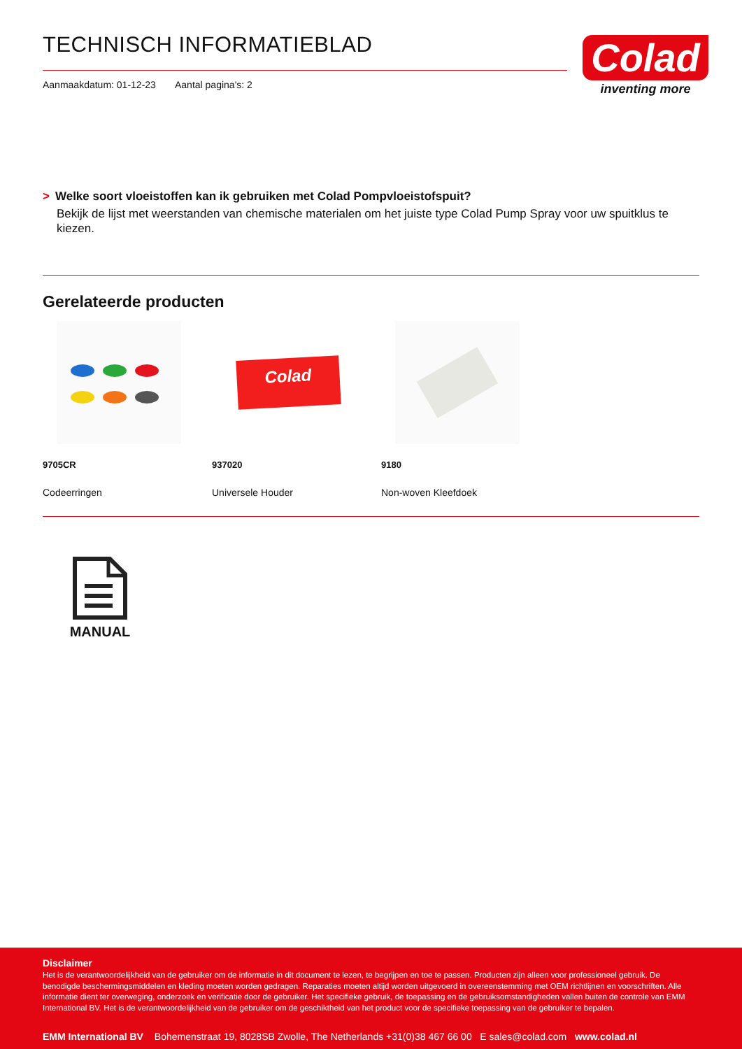TECHNISCH INFORMATIEBLAD
Aanmaakdatum: 01-12-23 Aantal pagina's: 2
Colad
inventing more
> Welke soort vloeistoffen kan ik gebruiken met Colad Pompvloeistofspuit?
Bekijk de lijst met weerstanden van chemische materialen om het juiste type Colad Pump Spray voor uw spuitklus te kiezen.
Gerelateerde producten
9705CR
Codeerringen
Colad
937020
Universele Houder
9180
Non-woven Kleefdoek
MANUAL
Disclaimer
Het is de verantwoordelijkheid van de gebruiker om de informatie in dit document te lezen, te begrijpen en toe te passen. Producten zijn alleen voor professioneel gebruik. De benodigde beschermingsmiddelen en kleding moeten worden gedragen. Reparaties moeten altijd worden uitgevoerd in overeenstemming met OEM richtlijnen en voorschriften. Alle informatie dient ter overweging, onderzoek en verificatie door de gebruiker. Het specifieke gebruik, de toepassing en de gebruiksomstandigheden vallen buiten de controle van EMM International BV. Het is de verantwoordelijkheid van de gebruiker om de geschiktheid van het product voor de specifieke toepassing van de gebruiker te bepalen.
EMM International BV Bohemenstraat 19, 8028SB Zwolle, The Netherlands +31(0)38 467 66 00 E sales@colad.com www.colad.nl